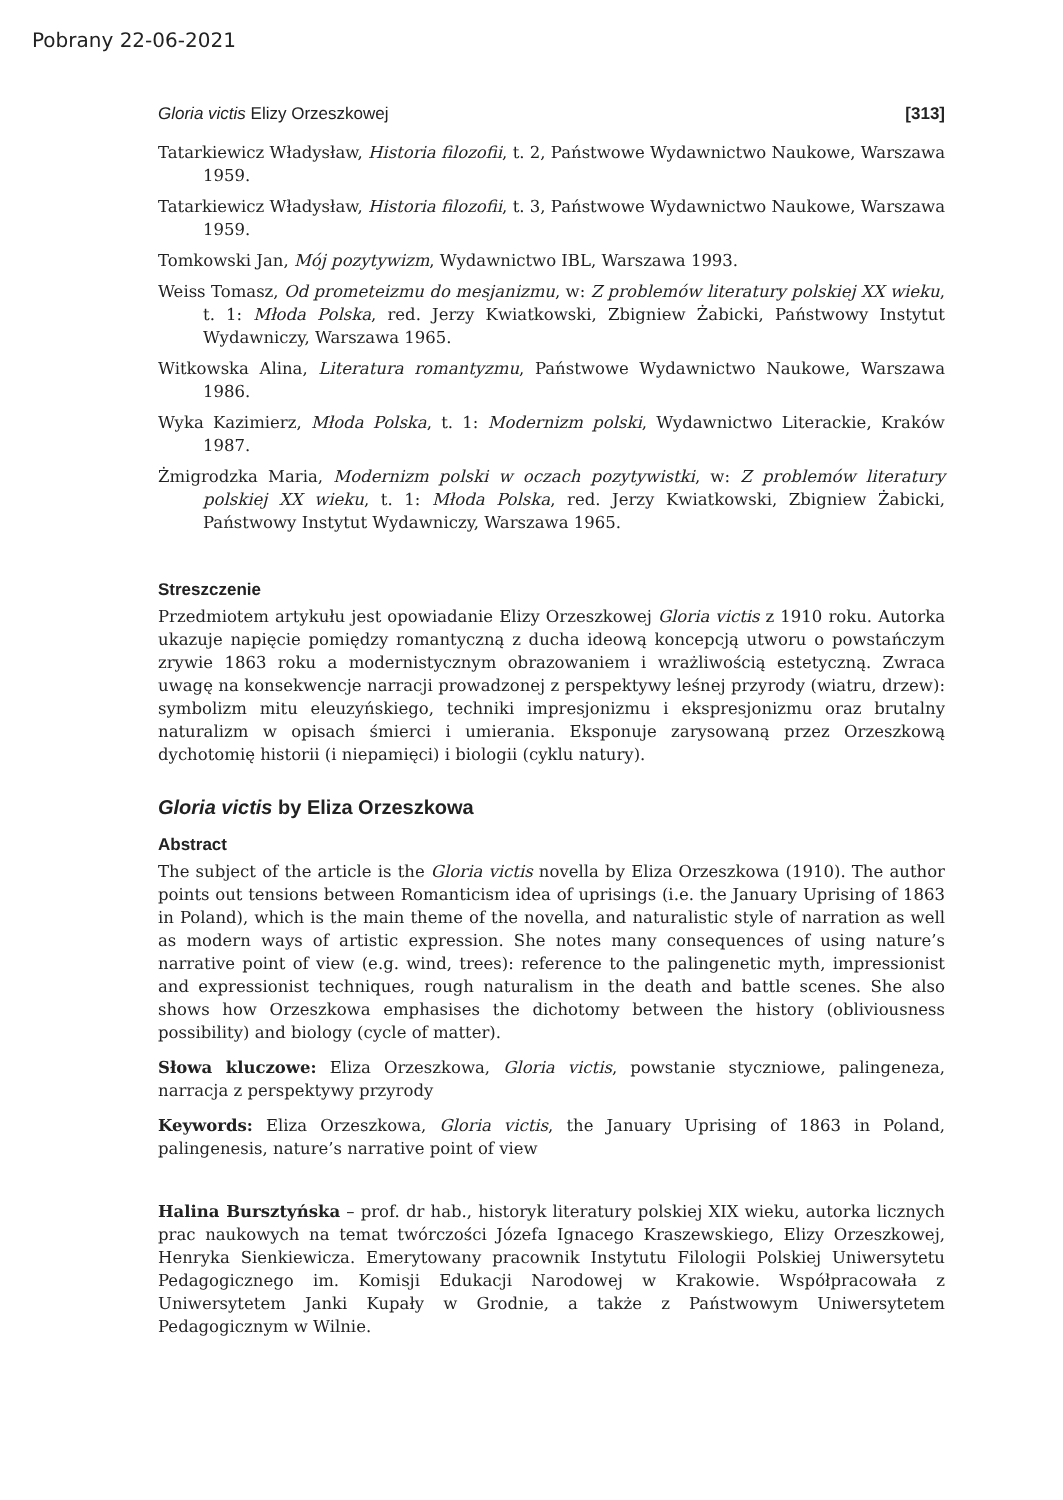Pobrany 22-06-2021
Gloria victis Elizy Orzeszkowej [313]
Tatarkiewicz Władysław, Historia filozofii, t. 2, Państwowe Wydawnictwo Naukowe, Warszawa 1959.
Tatarkiewicz Władysław, Historia filozofii, t. 3, Państwowe Wydawnictwo Naukowe, Warszawa 1959.
Tomkowski Jan, Mój pozytywizm, Wydawnictwo IBL, Warszawa 1993.
Weiss Tomasz, Od prometeizmu do mesjanizmu, w: Z problemów literatury polskiej XX wieku, t. 1: Młoda Polska, red. Jerzy Kwiatkowski, Zbigniew Żabicki, Państwowy Instytut Wydawniczy, Warszawa 1965.
Witkowska Alina, Literatura romantyzmu, Państwowe Wydawnictwo Naukowe, Warszawa 1986.
Wyka Kazimierz, Młoda Polska, t. 1: Modernizm polski, Wydawnictwo Literackie, Kraków 1987.
Żmigrodzka Maria, Modernizm polski w oczach pozytywistki, w: Z problemów literatury polskiej XX wieku, t. 1: Młoda Polska, red. Jerzy Kwiatkowski, Zbigniew Żabicki, Państwowy Instytut Wydawniczy, Warszawa 1965.
Streszczenie
Przedmiotem artykułu jest opowiadanie Elizy Orzeszkowej Gloria victis z 1910 roku. Autorka ukazuje napięcie pomiędzy romantyczną z ducha ideową koncepcją utworu o powstańczym zrywie 1863 roku a modernistycznym obrazowaniem i wrażliwością estetyczną. Zwraca uwagę na konsekwencje narracji prowadzonej z perspektywy leśnej przyrody (wiatru, drzew): symbolizm mitu eleuzyńskiego, techniki impresjonizmu i ekspresjonizmu oraz brutalny naturalizm w opisach śmierci i umierania. Eksponuje zarysowaną przez Orzeszkową dychotomię historii (i niepamięci) i biologii (cyklu natury).
Gloria victis by Eliza Orzeszkowa
Abstract
The subject of the article is the Gloria victis novella by Eliza Orzeszkowa (1910). The author points out tensions between Romanticism idea of uprisings (i.e. the January Uprising of 1863 in Poland), which is the main theme of the novella, and naturalistic style of narration as well as modern ways of artistic expression. She notes many consequences of using nature’s narrative point of view (e.g. wind, trees): reference to the palingenetic myth, impressionist and expressionist techniques, rough naturalism in the death and battle scenes. She also shows how Orzeszkowa emphasises the dichotomy between the history (obliviousness possibility) and biology (cycle of matter).
Słowa kluczowe: Eliza Orzeszkowa, Gloria victis, powstanie styczniowe, palingeneza, narracja z perspektywy przyrody
Keywords: Eliza Orzeszkowa, Gloria victis, the January Uprising of 1863 in Poland, palingenesis, nature’s narrative point of view
Halina Bursztyńska – prof. dr hab., historyk literatury polskiej XIX wieku, autorka licznych prac naukowych na temat twórczości Józefa Ignacego Kraszewskiego, Elizy Orzeszkowej, Henryka Sienkiewicza. Emerytowany pracownik Instytutu Filologii Polskiej Uniwersytetu Pedagogicznego im. Komisji Edukacji Narodowej w Krakowie. Współpracowała z Uniwersytetem Janki Kupały w Grodnie, a także z Państwowym Uniwersytetem Pedagogicznym w Wilnie.